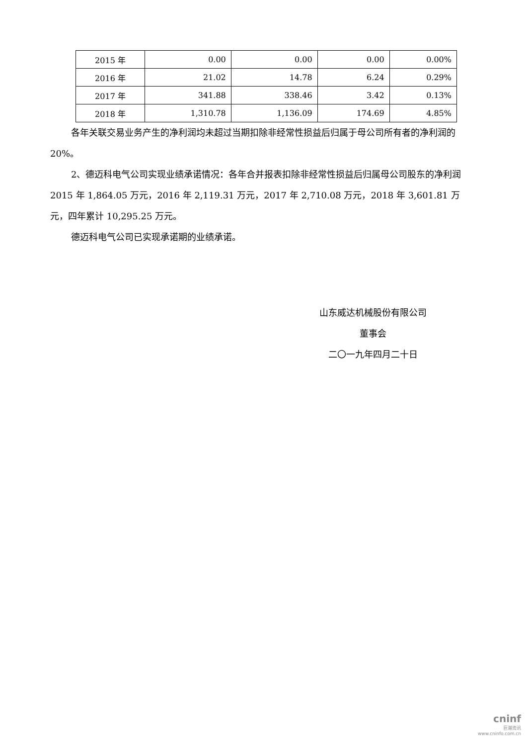| 2015 年 | 0.00 | 0.00 | 0.00 | 0.00% |
| 2016 年 | 21.02 | 14.78 | 6.24 | 0.29% |
| 2017 年 | 341.88 | 338.46 | 3.42 | 0.13% |
| 2018 年 | 1,310.78 | 1,136.09 | 174.69 | 4.85% |
各年关联交易业务产生的净利润均未超过当期扣除非经常性损益后归属于母公司所有者的净利润的 20%。
2、德迈科电气公司实现业绩承诺情况：各年合并报表扣除非经常性损益后归属母公司股东的净利润 2015 年 1,864.05 万元，2016 年 2,119.31 万元，2017 年 2,710.08 万元，2018 年 3,601.81 万元，四年累计 10,295.25 万元。
德迈科电气公司已实现承诺期的业绩承诺。
山东威达机械股份有限公司
董事会
二〇一九年四月二十日
cninf
巨潮资讯
www.cninfo.com.cn